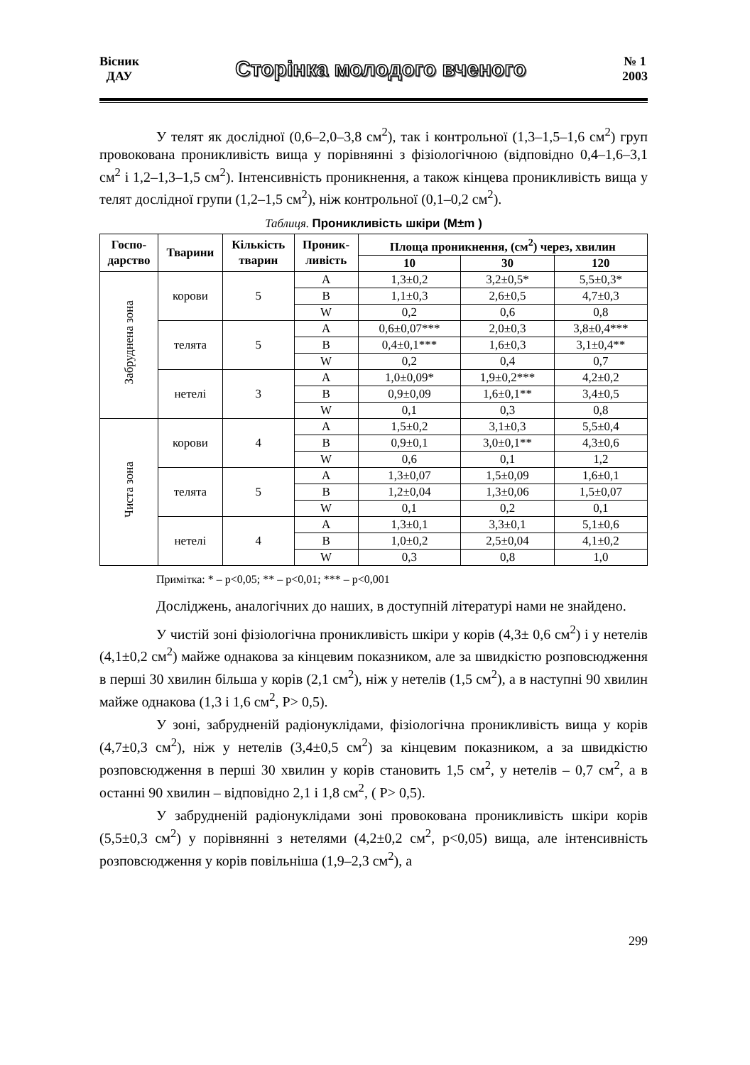Вісник
ДАУ
Сторінка молодого вченого
№ 1
2003
У телят як дослідної (0,6–2,0–3,8 см<sup>2</sup>), так і контрольної (1,3–1,5–1,6 см<sup>2</sup>) груп провокована проникливість вища у порівнянні з фізіологічною (відповідно 0,4–1,6–3,1 см<sup>2</sup> і 1,2–1,3–1,5 см<sup>2</sup>). Інтенсивність проникнення, а також кінцева проникливість вища у телят дослідної групи (1,2–1,5 см<sup>2</sup>), ніж контрольної (0,1–0,2 см<sup>2</sup>).
Таблиця. Проникливість шкіри (M±m )
| Госпо- дарство | Тварини | Кількість тварин | Проник- ливість | Площа проникнення, (см<sup>2</sup>) через, хвилин | | |
| --- | --- | --- | --- | --- | --- | --- |
| | | | | 10 | 30 | 120 |
| Забруднена зона | корови | 5 | A | 1,3±0,2 | 3,2±0,5* | 5,5±0,3* |
| | | | B | 1,1±0,3 | 2,6±0,5 | 4,7±0,3 |
| | | | W | 0,2 | 0,6 | 0,8 |
| | телята | 5 | A | 0,6±0,07*** | 2,0±0,3 | 3,8±0,4*** |
| | | | B | 0,4±0,1*** | 1,6±0,3 | 3,1±0,4** |
| | | | W | 0,2 | 0,4 | 0,7 |
| | нетелі | 3 | A | 1,0±0,09* | 1,9±0,2*** | 4,2±0,2 |
| | | | B | 0,9±0,09 | 1,6±0,1** | 3,4±0,5 |
| | | | W | 0,1 | 0,3 | 0,8 |
| Чиста зона | корови | 4 | A | 1,5±0,2 | 3,1±0,3 | 5,5±0,4 |
| | | | B | 0,9±0,1 | 3,0±0,1** | 4,3±0,6 |
| | | | W | 0,6 | 0,1 | 1,2 |
| | телята | 5 | A | 1,3±0,07 | 1,5±0,09 | 1,6±0,1 |
| | | | B | 1,2±0,04 | 1,3±0,06 | 1,5±0,07 |
| | | | W | 0,1 | 0,2 | 0,1 |
| | нетелі | 4 | A | 1,3±0,1 | 3,3±0,1 | 5,1±0,6 |
| | | | B | 1,0±0,2 | 2,5±0,04 | 4,1±0,2 |
| | | | W | 0,3 | 0,8 | 1,0 |
Примітка: * – p<0,05; ** – p<0,01; *** – p<0,001
Досліджень, аналогічних до наших, в доступній літературі нами не знайдено.
У чистій зоні фізіологічна проникливість шкіри у корів (4,3± 0,6 см<sup>2</sup>) і у нетелів (4,1±0,2 см<sup>2</sup>) майже однакова за кінцевим показником, але за швидкістю розповсюдження в перші 30 хвилин більша у корів (2,1 см<sup>2</sup>), ніж у нетелів (1,5 см<sup>2</sup>), а в наступні 90 хвилин майже однакова (1,3 і 1,6 см<sup>2</sup>, P> 0,5).
У зоні, забрудненій радіонуклідами, фізіологічна проникливість вища у корів (4,7±0,3 см<sup>2</sup>), ніж у нетелів (3,4±0,5 см<sup>2</sup>) за кінцевим показником, а за швидкістю розповсюдження в перші 30 хвилин у корів становить 1,5 см<sup>2</sup>, у нетелів – 0,7 см<sup>2</sup>, а в останні 90 хвилин – відповідно 2,1 і 1,8 см<sup>2</sup>, ( P> 0,5).
У забрудненій радіонуклідами зоні провокована проникливість шкіри корів (5,5±0,3 см<sup>2</sup>) у порівнянні з нетелями (4,2±0,2 см<sup>2</sup>, p<0,05) вища, але інтенсивність розповсюдження у корів повільніша (1,9–2,3 см<sup>2</sup>), а
299